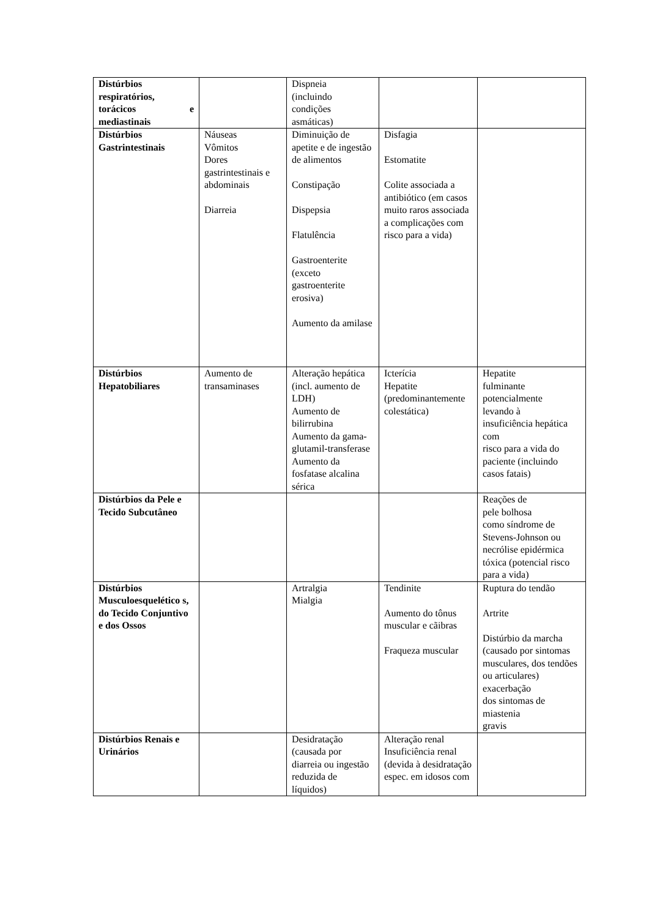| Distúrbios respiratórios, torácicos e mediastinais | | Dispneia (incluindo condições asmáticas) | | |
| Distúrbios Gastrintestinais | Náuseas Vômitos Dores gastrintestinais e abdominais Diarreia | Diminuição de apetite e de ingestão de alimentos Constipação Dispepsia Flatulência Gastroenterite (exceto gastroenterite erosiva) Aumento da amilase | Disfagia Estomatite Colite associada a antibiótico (em casos muito raros associada a complicações com risco para a vida) | |
| Distúrbios Hepatobiliares | Aumento de transaminases | Alteração hepática (incl. aumento de LDH) Aumento de bilirrubina Aumento da gama-glutamil-transferase Aumento da fosfatase alcalina sérica | Icterícia Hepatite (predominantemente colestática) | Hepatite fulminante potencialmente levando à insuficiência hepática com risco para a vida do paciente (incluindo casos fatais) |
| Distúrbios da Pele e Tecido Subcutâneo | | | | Reações de pele bolhosa como síndrome de Stevens-Johnson ou necrólise epidérmica tóxica (potencial risco para a vida) |
| Distúrbios Musculoesquelético s, do Tecido Conjuntivo e dos Ossos | | Artralgia Mialgia | Tendinite Aumento do tônus muscular e cãibras Fraqueza muscular | Ruptura do tendão Artrite Distúrbio da marcha (causado por sintomas musculares, dos tendões ou articulares) exacerbação dos sintomas de miastenia gravis |
| Distúrbios Renais e Urinários | | Desidratação (causada por diarreia ou ingestão reduzida de líquidos) | Alteração renal Insuficiência renal (devida à desidratação espec. em idosos com | |